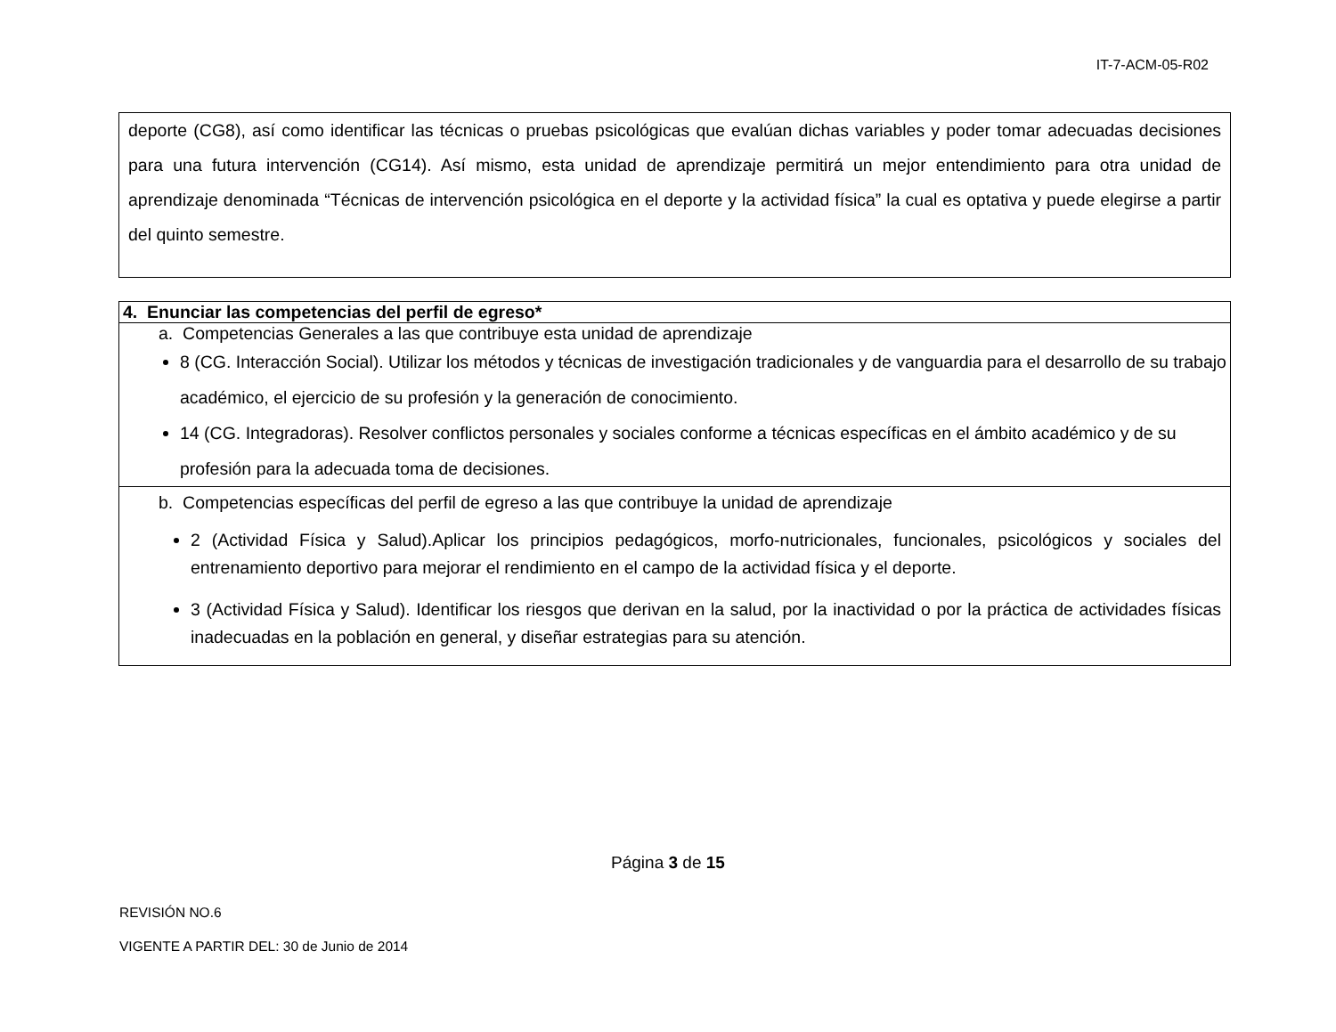IT-7-ACM-05-R02
deporte (CG8), así como identificar las técnicas o pruebas psicológicas que evalúan dichas variables y poder tomar adecuadas decisiones para una futura intervención (CG14). Así mismo, esta unidad de aprendizaje permitirá un mejor entendimiento para otra unidad de aprendizaje denominada “Técnicas de intervención psicológica en el deporte y la actividad física” la cual es optativa y puede elegirse a partir del quinto semestre.
| 4. Enunciar las competencias del perfil de egreso* |
| --- |
| a. Competencias Generales a las que contribuye esta unidad de aprendizaje 8 (CG. Interacción Social). Utilizar los métodos y técnicas de investigación tradicionales y de vanguardia para el desarrollo de su trabajo académico, el ejercicio de su profesión y la generación de conocimiento. 14 (CG. Integradoras). Resolver conflictos personales y sociales conforme a técnicas específicas en el ámbito académico y de su profesión para la adecuada toma de decisiones. |
| b. Competencias específicas del perfil de egreso a las que contribuye la unidad de aprendizaje 2 (Actividad Física y Salud).Aplicar los principios pedagógicos, morfo-nutricionales, funcionales, psicológicos y sociales del entrenamiento deportivo para mejorar el rendimiento en el campo de la actividad física y el deporte. 3 (Actividad Física y Salud). Identificar los riesgos que derivan en la salud, por la inactividad o por la práctica de actividades físicas inadecuadas en la población en general, y diseñar estrategias para su atención. |
Página 3 de 15
REVISIÓN NO.6
VIGENTE A PARTIR DEL: 30 de Junio de 2014